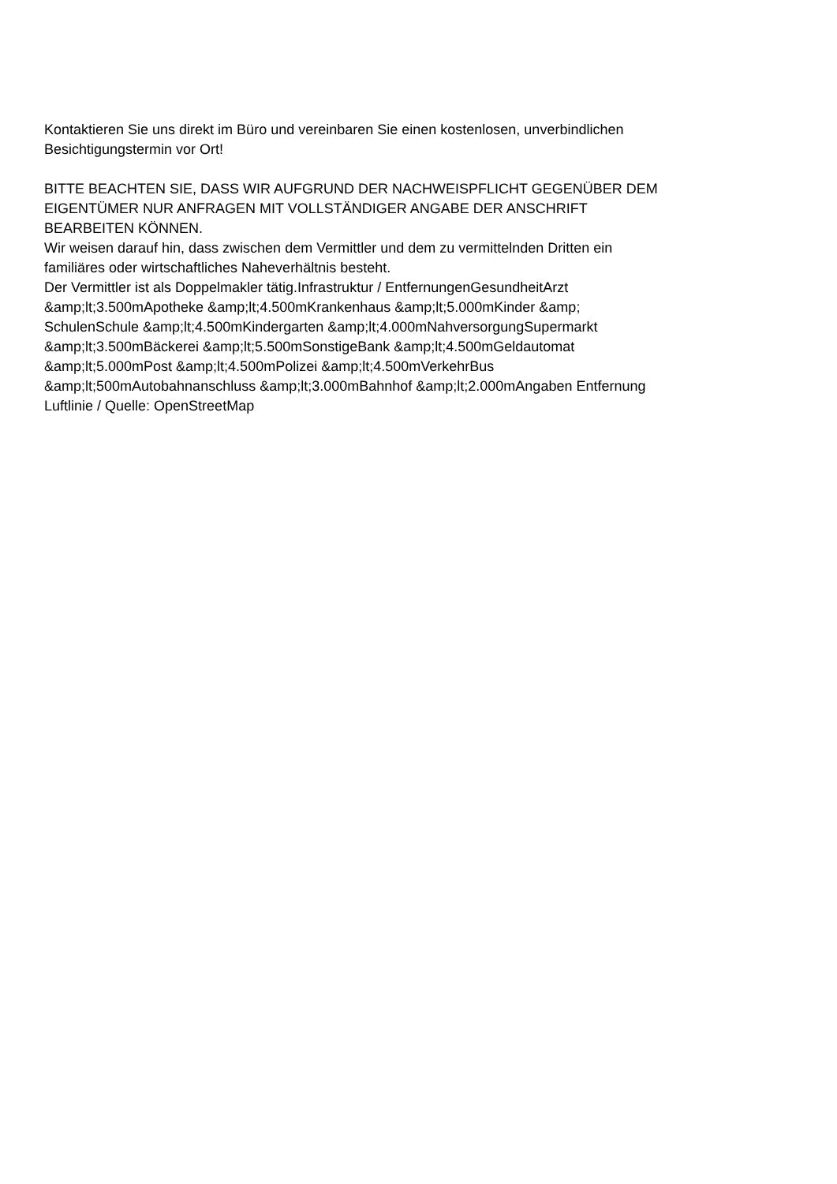Kontaktieren Sie uns direkt im Büro und vereinbaren Sie einen kostenlosen, unverbindlichen
Besichtigungstermin vor Ort!
BITTE BEACHTEN SIE, DASS WIR AUFGRUND DER NACHWEISPFLICHT GEGENÜBER DEM
EIGENTÜMER NUR ANFRAGEN MIT VOLLSTÄNDIGER ANGABE DER ANSCHRIFT
BEARBEITEN KÖNNEN.
Wir weisen darauf hin, dass zwischen dem Vermittler und dem zu vermittelnden Dritten ein
familiäres oder wirtschaftliches Naheverhältnis besteht.
Der Vermittler ist als Doppelmakler tätig.Infrastruktur / EntfernungenGesundheitArzt
&amp;lt;3.500mApotheke &amp;lt;4.500mKrankenhaus &amp;lt;5.000mKinder &amp;
SchulenSchule &amp;lt;4.500mKindergarten &amp;lt;4.000mNahversorgungSupermarkt
&amp;lt;3.500mBäckerei &amp;lt;5.500mSonstigeBank &amp;lt;4.500mGeldautomat
&amp;lt;5.000mPost &amp;lt;4.500mPolizei &amp;lt;4.500mVerkehrBus
&amp;lt;500mAutobahnanschluss &amp;lt;3.000mBahnhof &amp;lt;2.000mAngaben Entfernung
Luftlinie / Quelle: OpenStreetMap